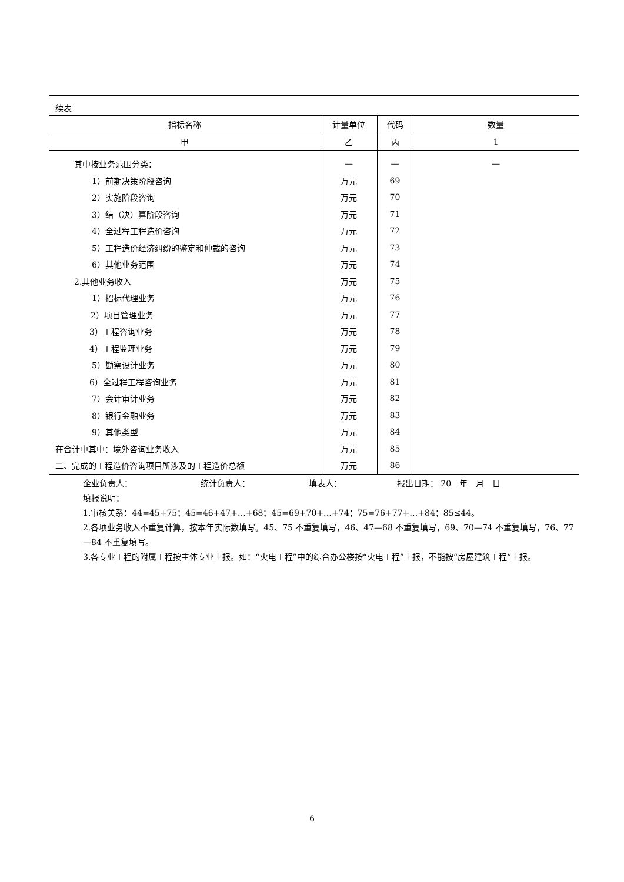续表
| 指标名称 | 计量单位 | 代码 | 数量 |
| --- | --- | --- | --- |
| 甲 | 乙 | 丙 | 1 |
| 其中按业务范围分类： | — | — | — |
| 1）前期决策阶段咨询 | 万元 | 69 | |
| 2）实施阶段咨询 | 万元 | 70 | |
| 3）结（决）算阶段咨询 | 万元 | 71 | |
| 4）全过程工程造价咨询 | 万元 | 72 | |
| 5）工程造价经济纠纷的鉴定和仲裁的咨询 | 万元 | 73 | |
| 6）其他业务范围 | 万元 | 74 | |
| 2.其他业务收入 | 万元 | 75 | |
| 1）招标代理业务 | 万元 | 76 | |
| 2）项目管理业务 | 万元 | 77 | |
| 3）工程咨询业务 | 万元 | 78 | |
| 4）工程监理业务 | 万元 | 79 | |
| 5）勘察设计业务 | 万元 | 80 | |
| 6）全过程工程咨询业务 | 万元 | 81 | |
| 7）会计审计业务 | 万元 | 82 | |
| 8）银行金融业务 | 万元 | 83 | |
| 9）其他类型 | 万元 | 84 | |
| 在合计中其中：境外咨询业务收入 | 万元 | 85 | |
| 二、完成的工程造价咨询项目所涉及的工程造价总额 | 万元 | 86 | |
企业负责人： 统计负责人： 填表人： 报出日期： 20　年　月　日
填报说明：
1.审核关系：44=45+75；45=46+47+…+68；45=69+70+…+74；75=76+77+…+84；85≤44。
2.各项业务收入不重复计算，按本年实际数填写。45、75 不重复填写，46、47—68 不重复填写，69、70—74 不重复填写，76、77—84 不重复填写。
3.各专业工程的附属工程按主体专业上报。如：“火电工程”中的综合办公楼按“火电工程”上报，不能按“房屋建筑工程”上报。
6